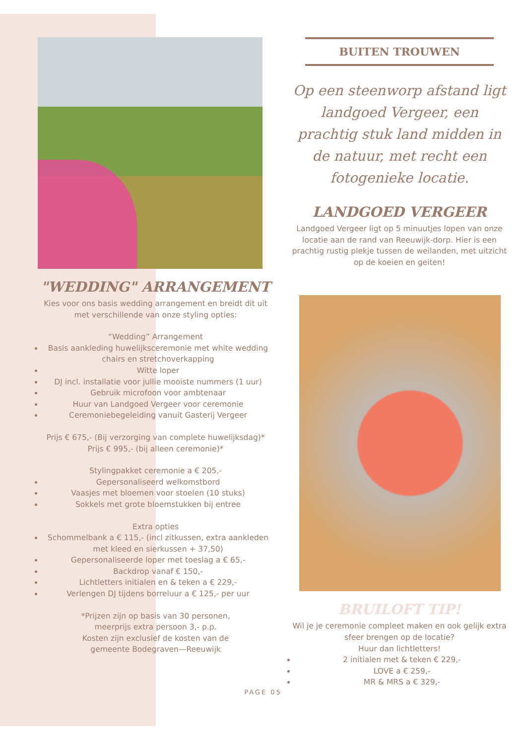"WEDDING" ARRANGEMENT
Kies voor ons basis wedding arrangement en breidt dit uit met verschillende van onze styling opties:
“Wedding” Arrangement
Basis aankleding huwelijksceremonie met white wedding chairs en stretchoverkapping
Witte loper
DJ incl. installatie voor jullie mooiste nummers (1 uur)
Gebruik microfoon voor ambtenaar
Huur van Landgoed Vergeer voor ceremonie
Ceremoniebegeleiding vanuit Gasterij Vergeer
Prijs € 675,- (Bij verzorging van complete huwelijksdag)*
Prijs € 995,- (bij alleen ceremonie)*
Stylingpakket ceremonie a € 205,-
Gepersonaliseerd welkomstbord
Vaasjes met bloemen voor stoelen (10 stuks)
Sokkels met grote bloemstukken bij entree
Extra opties
Schommelbank a € 115,- (incl zitkussen, extra aankleden met kleed en sierkussen + 37,50)
Gepersonaliseerde loper met toeslag a € 65,-
Backdrop vanaf € 150,-
Lichtletters initialen en & teken a € 229,-
Verlengen DJ tijdens borreluur a € 125,- per uur
*Prijzen zijn op basis van 30 personen,
meerprijs extra persoon 3,- p.p.
Kosten zijn exclusief de kosten van de
gemeente Bodegraven—Reeuwijk
BUITEN TROUWEN
Op een steenworp afstand ligt landgoed Vergeer, een prachtig stuk land midden in de natuur, met recht een fotogenieke locatie.
LANDGOED VERGEER
Landgoed Vergeer ligt op 5 minuutjes lopen van onze locatie aan de rand van Reeuwijk-dorp. Hier is een prachtig rustig plekje tussen de weilanden, met uitzicht op de koeien en geiten!
BRUILOFT TIP!
Wil je je ceremonie compleet maken en ook gelijk extra sfeer brengen op de locatie?
Huur dan lichtletters!
2 initialen met & teken € 229,-
LOVE a € 259,-
MR & MRS a € 329,-
PAGE 05